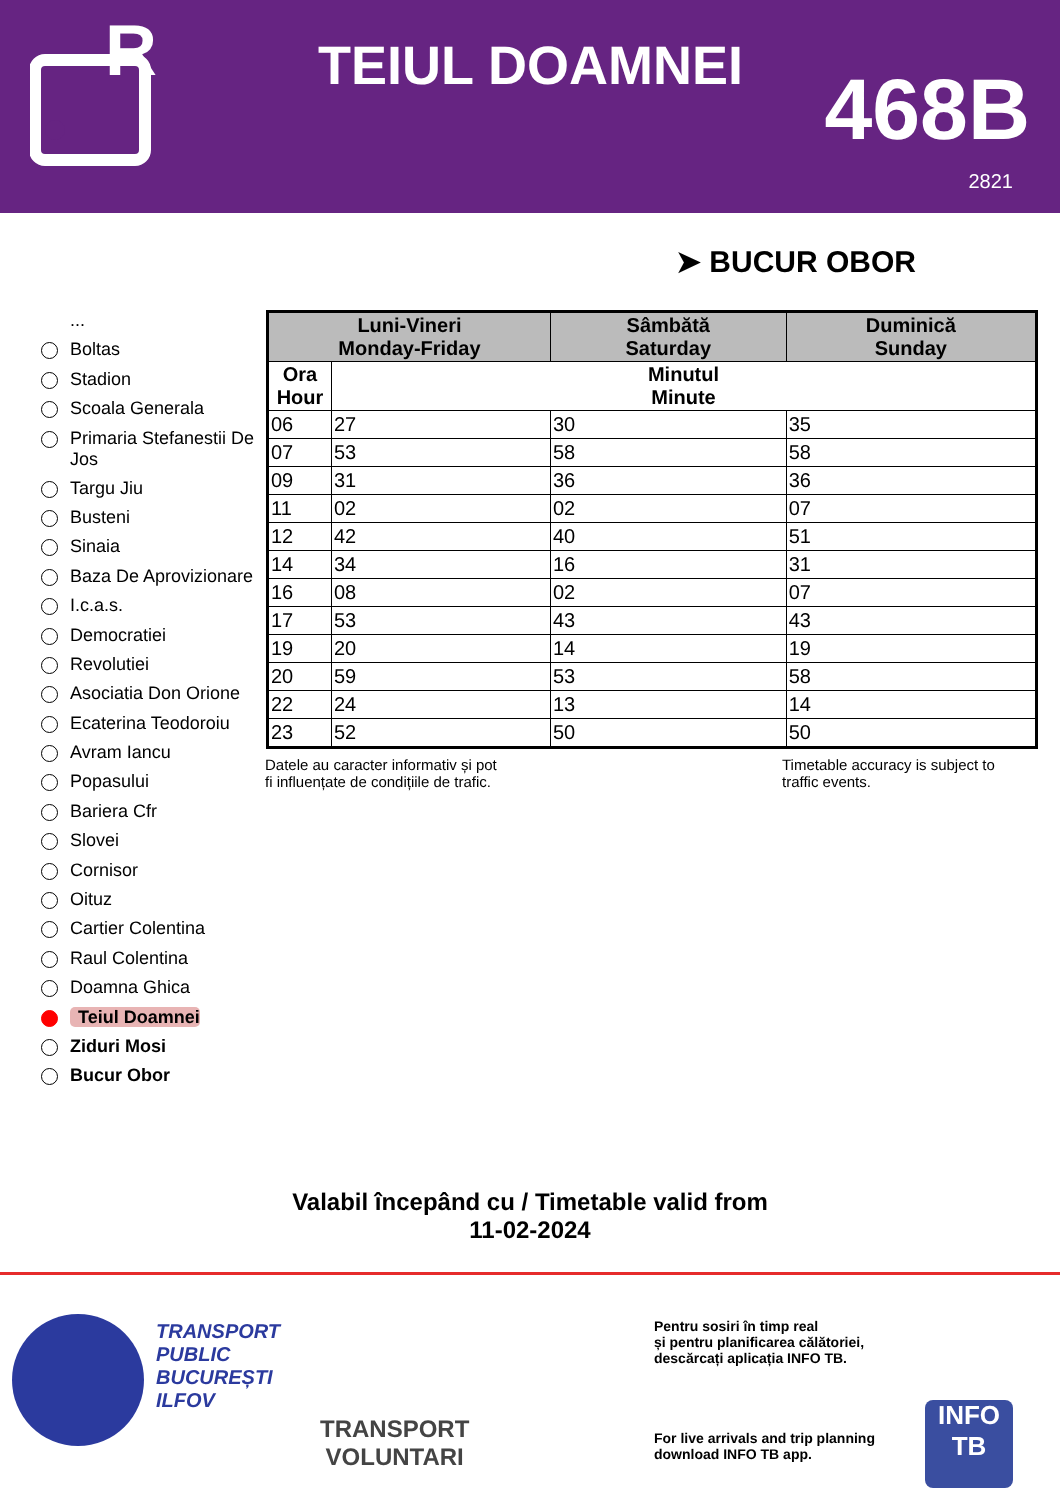R
TEIUL DOAMNEI 468B
2821
➤ BUCUR OBOR
...
Boltas
Stadion
Scoala Generala
Primaria Stefanestii De Jos
Targu Jiu
Busteni
Sinaia
Baza De Aprovizionare
I.c.a.s.
Democratiei
Revolutiei
Asociatia Don Orione
Ecaterina Teodoroiu
Avram Iancu
Popasului
Bariera Cfr
Slovei
Cornisor
Oituz
Cartier Colentina
Raul Colentina
Doamna Ghica
Teiul Doamnei
Ziduri Mosi
Bucur Obor
| Luni-Vineri Monday-Friday | | Sâmbătă Saturday | Duminică Sunday |
| --- | --- | --- | --- |
| Ora Hour | Minutul Minute | | |
| 06 | 27 | 30 | 35 |
| 07 | 53 | 58 | 58 |
| 09 | 31 | 36 | 36 |
| 11 | 02 | 02 | 07 |
| 12 | 42 | 40 | 51 |
| 14 | 34 | 16 | 31 |
| 16 | 08 | 02 | 07 |
| 17 | 53 | 43 | 43 |
| 19 | 20 | 14 | 19 |
| 20 | 59 | 53 | 58 |
| 22 | 24 | 13 | 14 |
| 23 | 52 | 50 | 50 |
Datele au caracter informativ și pot
fi influențate de condițiile de trafic.
Timetable accuracy is subject to
traffic events.
Valabil începând cu / Timetable valid from
11-02-2024
TRANSPORT
PUBLIC
BUCUREȘTI
ILFOV
TRANSPORT
VOLUNTARI
Pentru sosiri în timp real
și pentru planificarea călătoriei,
descărcați aplicația INFO TB.
For live arrivals and trip planning
download INFO TB app.
INFO
TB